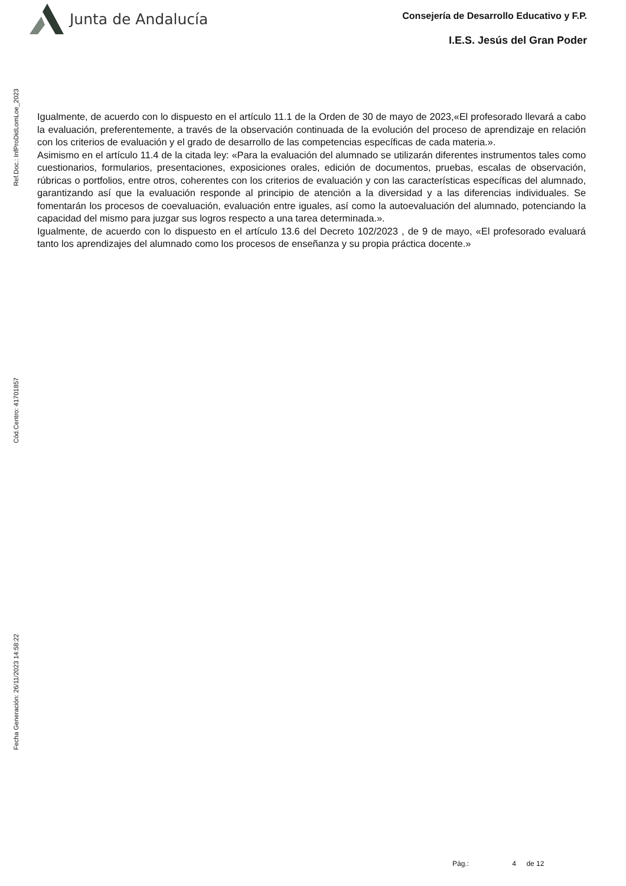Junta de Andalucía
Consejería de Desarrollo Educativo y F.P.
I.E.S. Jesús del Gran Poder
Ref.Doc.: InfProDidLomLoe_2023
Cód.Centro: 41701857
Fecha Generación: 26/11/2023 14:58:22
Igualmente, de acuerdo con lo dispuesto en el artículo 11.1 de la Orden de 30 de mayo de 2023,«El profesorado llevará a cabo la evaluación, preferentemente, a través de la observación continuada de la evolución del proceso de aprendizaje en relación con los criterios de evaluación y el grado de desarrollo de las competencias específicas de cada materia.».
Asimismo en el artículo 11.4 de la citada ley: «Para la evaluación del alumnado se utilizarán diferentes instrumentos tales como cuestionarios, formularios, presentaciones, exposiciones orales, edición de documentos, pruebas, escalas de observación, rúbricas o portfolios, entre otros, coherentes con los criterios de evaluación y con las características específicas del alumnado, garantizando así que la evaluación responde al principio de atención a la diversidad y a las diferencias individuales. Se fomentarán los procesos de coevaluación, evaluación entre iguales, así como la autoevaluación del alumnado, potenciando la capacidad del mismo para juzgar sus logros respecto a una tarea determinada.».
Igualmente, de acuerdo con lo dispuesto en el artículo 13.6 del Decreto 102/2023 , de 9 de mayo, «El profesorado evaluará tanto los aprendizajes del alumnado como los procesos de enseñanza y su propia práctica docente.»
Pág.: 4 de 12